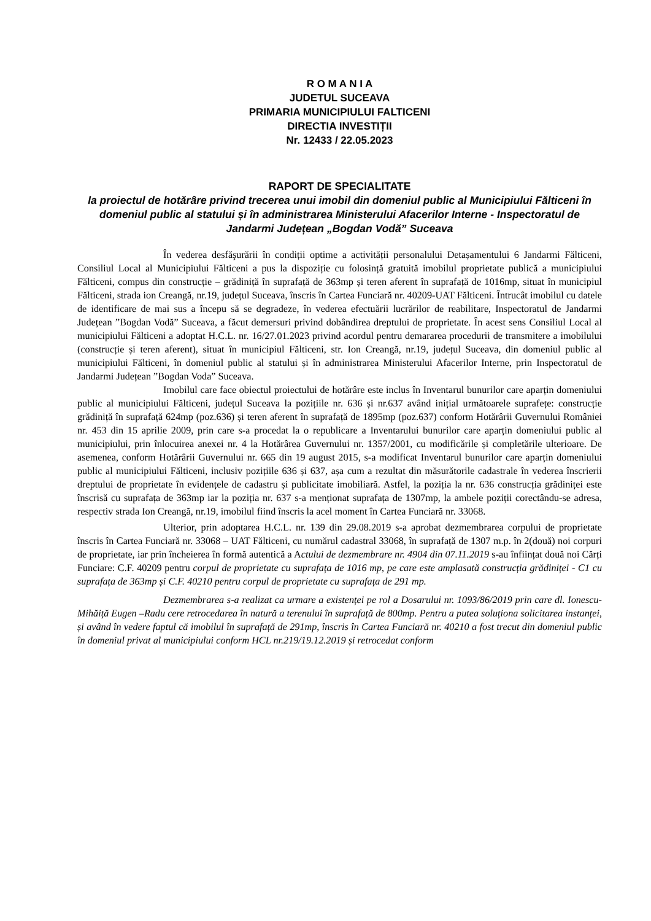R O M A N I A
JUDETUL SUCEAVA
PRIMARIA MUNICIPIULUI FALTICENI
DIRECTIA INVESTIȚII
Nr. 12433 / 22.05.2023
RAPORT DE SPECIALITATE
la proiectul de hotărâre privind trecerea unui imobil din domeniul public al Municipiului Fălticeni în domeniul public al statului și în administrarea Ministerului Afacerilor Interne - Inspectoratul de Jandarmi Județean „Bogdan Vodă” Suceava
În vederea desfăşurării în condiții optime a activității personalului Detașamentului 6 Jandarmi Fălticeni, Consiliul Local al Municipiului Fălticeni a pus la dispoziție cu folosință gratuită imobilul proprietate publică a municipiului Fălticeni, compus din construcție – grădiniță în suprafață de 363mp și teren aferent în suprafață de 1016mp, situat în municipiul Fălticeni, strada ion Creangă, nr.19, județul Suceava, înscris în Cartea Funciară nr. 40209-UAT Fălticeni. Întrucât imobilul cu datele de identificare de mai sus a începu să se degradeze, în vederea efectuării lucrărilor de reabilitare, Inspectoratul de Jandarmi Județean ”Bogdan Vodă” Suceava, a făcut demersuri privind dobândirea dreptului de proprietate. În acest sens Consiliul Local al municipiului Fălticeni a adoptat H.C.L. nr. 16/27.01.2023 privind acordul pentru demararea procedurii de transmitere a imobilului (construcție și teren aferent), situat în municipiul Fălticeni, str. Ion Creangă, nr.19, județul Suceava, din domeniul public al municipiului Fălticeni, în domeniul public al statului și în administrarea Ministerului Afacerilor Interne, prin Inspectoratul de Jandarmi Județean ”Bogdan Voda” Suceava.
Imobilul care face obiectul proiectului de hotărâre este inclus în Inventarul bunurilor care aparțin domeniului public al municipiului Fălticeni, județul Suceava la pozițiile nr. 636 și nr.637 având inițial următoarele suprafețe: construcție grădiniță în suprafață 624mp (poz.636) și teren aferent în suprafață de 1895mp (poz.637) conform Hotărârii Guvernului României nr. 453 din 15 aprilie 2009, prin care s-a procedat la o republicare a Inventarului bunurilor care aparțin domeniului public al municipiului, prin înlocuirea anexei nr. 4 la Hotărârea Guvernului nr. 1357/2001, cu modificările și completările ulterioare. De asemenea, conform Hotărârii Guvernului nr. 665 din 19 august 2015, s-a modificat Inventarul bunurilor care aparțin domeniului public al municipiului Fălticeni, inclusiv pozițiile 636 și 637, așa cum a rezultat din măsurătorile cadastrale în vederea înscrierii dreptului de proprietate în evidențele de cadastru și publicitate imobiliară. Astfel, la poziția la nr. 636 construcția grădiniței este înscrisă cu suprafața de 363mp iar la poziția nr. 637 s-a menționat suprafața de 1307mp, la ambele poziții corectându-se adresa, respectiv strada Ion Creangă, nr.19, imobilul fiind înscris la acel moment în Cartea Funciară nr. 33068.
Ulterior, prin adoptarea H.C.L. nr. 139 din 29.08.2019 s-a aprobat dezmembrarea corpului de proprietate înscris în Cartea Funciară nr. 33068 – UAT Fălticeni, cu numărul cadastral 33068, în suprafață de 1307 m.p. în 2(două) noi corpuri de proprietate, iar prin încheierea în formă autentică a Actului de dezmembrare nr. 4904 din 07.11.2019 s-au înființat două noi Cărți Funciare: C.F. 40209 pentru corpul de proprietate cu suprafața de 1016 mp, pe care este amplasată construcția grădiniței - C1 cu suprafața de 363mp și C.F. 40210 pentru corpul de proprietate cu suprafața de 291 mp.
Dezmembrarea s-a realizat ca urmare a existenței pe rol a Dosarului nr. 1093/86/2019 prin care dl. Ionescu-Mihăiță Eugen –Radu cere retrocedarea în natură a terenului în suprafață de 800mp. Pentru a putea soluționa solicitarea instanței, și având în vedere faptul că imobilul în suprafață de 291mp, înscris în Cartea Funciară nr. 40210 a fost trecut din domeniul public în domeniul privat al municipiului conform HCL nr.219/19.12.2019 și retrocedat conform